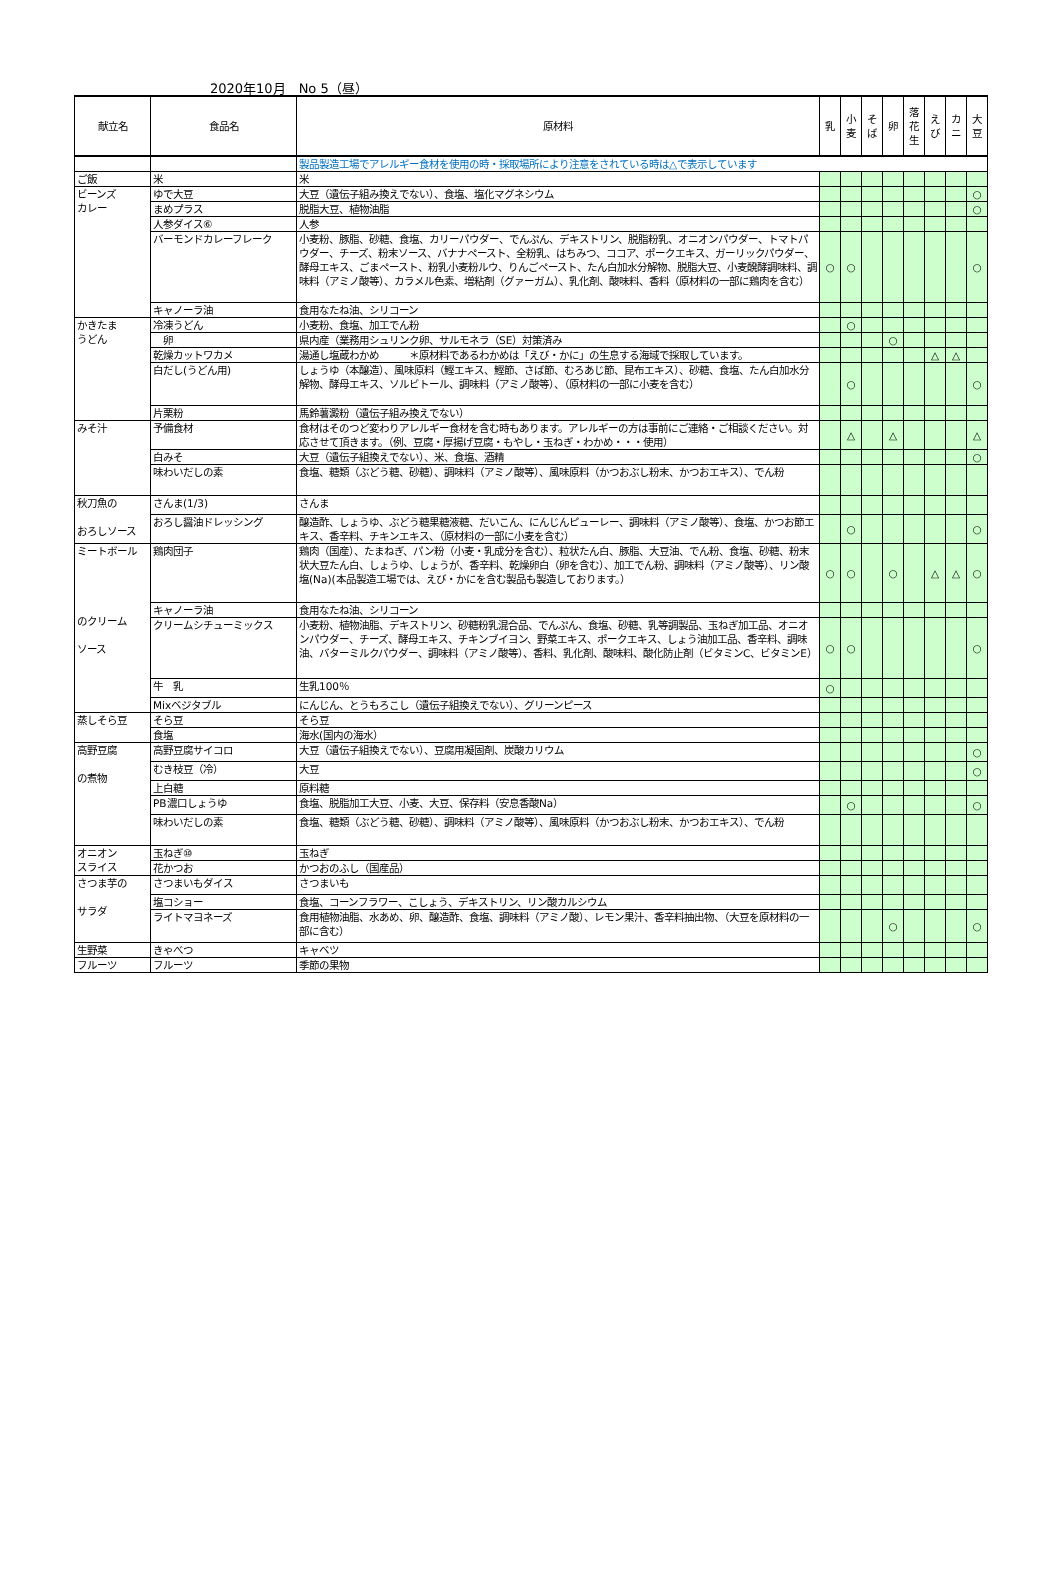2020年10月　No 5（昼）
| 献立名 | 食品名 | 原材料 | 乳 | 小 麦 | そ ば | 卵 | 落 花 生 | え び | カ ニ | 大 豆 |
| --- | --- | --- | --- | --- | --- | --- | --- | --- | --- | --- |
| | | 製品製造工場でアレルギー食材を使用の時・採取場所により注意をされている時は△で表示しています | | | | | | | | |
| ご飯 | 米 | 米 | | | | | | | | |
| ビーンズ カレー | ゆで大豆 | 大豆（遺伝子組み換えでない）、食塩、塩化マグネシウム | | | | | | | | ○ |
| | まめプラス | 脱脂大豆、植物油脂 | | | | | | | | ○ |
| | 人参ダイス⑥ | 人参 | | | | | | | | |
| | バーモンドカレーフレーク | 小麦粉、豚脂、砂糖、食塩、カリーパウダー、でんぷん、デキストリン、脱脂粉乳、オニオンパウダー、トマトパウダー、チーズ、粉末ソース、バナナペースト、全粉乳、はちみつ、ココア、ポークエキス、ガーリックパウダー、酵母エキス、ごまペースト、粉乳小麦粉ルウ、りんごペースト、たん白加水分解物、脱脂大豆、小麦醗酵調味料、調味料（アミノ酸等）、カラメル色素、増粘剤（グァーガム）、乳化剤、酸味料、香料（原材料の一部に鶏肉を含む） | ○ | ○ | | | | | | ○ |
| | キャノーラ油 | 食用なたね油、シリコーン | | | | | | | | |
| かきたま うどん | 冷凍うどん | 小麦粉、食塩、加工でん粉 | | ○ | | | | | | |
| | 卵 | 県内産（業務用シュリンク卵、サルモネラ（SE）対策済み | | | | ○ | | | | |
| | 乾燥カットワカメ | 湯通し塩蔵わかめ ＊原材料であるわかめは「えび・かに」の生息する海域で採取しています。 | | | | | | △ | △ | |
| | 白だし(うどん用) | しょうゆ（本醸造）、風味原料（鰹エキス、鰹節、さば節、むろあじ節、昆布エキス）、砂糖、食塩、たん白加水分解物、酵母エキス、ソルビトール、調味料（アミノ酸等）、（原材料の一部に小麦を含む） | | ○ | | | | | | ○ |
| | 片栗粉 | 馬鈴薯澱粉（遺伝子組み換えでない） | | | | | | | | |
| みそ汁 | 予備食材 | 食材はそのつど変わりアレルギー食材を含む時もあります。アレルギーの方は事前にご連絡・ご相談ください。対応させて頂きます。（例、豆腐・厚揚げ豆腐・もやし・玉ねぎ・わかめ・・・使用） | | △ | | △ | | | | △ |
| | 白みそ | 大豆（遺伝子組換えでない）、米、食塩、酒精 | | | | | | | | ○ |
| | 味わいだしの素 | 食塩、糖類（ぶどう糖、砂糖）、調味料（アミノ酸等）、風味原料（かつおぶし粉末、かつおエキス）、でん粉 | | | | | | | | |
| 秋刀魚の おろしソース | さんま(1/3) | さんま | | | | | | | | |
| | おろし醤油ドレッシング | 醸造酢、しょうゆ、ぶどう糖果糖液糖、だいこん、にんじんピューレー、調味料（アミノ酸等）、食塩、かつお節エキス、香辛料、チキンエキス、（原材料の一部に小麦を含む） | | ○ | | | | | | ○ |
| ミートボール のクリーム ソース | 鶏肉団子 | 鶏肉（国産）、たまねぎ、パン粉（小麦・乳成分を含む）、粒状たん白、豚脂、大豆油、でん粉、食塩、砂糖、粉末状大豆たん白、しょうゆ、しょうが、香辛料、乾燥卵白（卵を含む）、加工でん粉、調味料（アミノ酸等）、リン酸塩(Na)(本品製造工場では、えび・かにを含む製品も製造しております。） | ○ | ○ | | ○ | | △ | △ | ○ |
| | キャノーラ油 | 食用なたね油、シリコーン | | | | | | | | |
| | クリームシチューミックス | 小麦粉、植物油脂、デキストリン、砂糖粉乳混合品、でんぷん、食塩、砂糖、乳等調製品、玉ねぎ加工品、オニオンパウダー、チーズ、酵母エキス、チキンブイヨン、野菜エキス、ポークエキス、しょう油加工品、香辛料、調味油、バターミルクパウダー、調味料（アミノ酸等）、香料、乳化剤、酸味料、酸化防止剤（ビタミンC、ビタミンE） | ○ | ○ | | | | | | ○ |
| | 牛 乳 | 生乳100％ | ○ | | | | | | | |
| | Mixベジタブル | にんじん、とうもろこし（遺伝子組換えでない）、グリーンピース | | | | | | | | |
| 蒸しそら豆 | そら豆 | そら豆 | | | | | | | | |
| | 食塩 | 海水(国内の海水） | | | | | | | | |
| 高野豆腐 の煮物 | 高野豆腐サイコロ | 大豆（遺伝子組換えでない）、豆腐用凝固剤、炭酸カリウム | | | | | | | | ○ |
| | むき枝豆（冷） | 大豆 | | | | | | | | ○ |
| | 上白糖 | 原料糖 | | | | | | | | |
| | PB濃口しょうゆ | 食塩、脱脂加工大豆、小麦、大豆、保存料（安息香酸Na） | | ○ | | | | | | ○ |
| | 味わいだしの素 | 食塩、糖類（ぶどう糖、砂糖）、調味料（アミノ酸等）、風味原料（かつおぶし粉末、かつおエキス）、でん粉 | | | | | | | | |
| オニオン スライス | 玉ねぎ⑩ | 玉ねぎ | | | | | | | | |
| | 花かつお | かつおのふし（国産品） | | | | | | | | |
| さつま芋の サラダ | さつまいもダイス | さつまいも | | | | | | | | |
| | 塩コショー | 食塩、コーンフラワー、こしょう、デキストリン、リン酸カルシウム | | | | | | | | |
| | ライトマヨネーズ | 食用植物油脂、水あめ、卵、醸造酢、食塩、調味料（アミノ酸）、レモン果汁、香辛料抽出物、（大豆を原材料の一部に含む） | | | | ○ | | | | ○ |
| 生野菜 | きゃべつ | キャベツ | | | | | | | | |
| フルーツ | フルーツ | 季節の果物 | | | | | | | | |